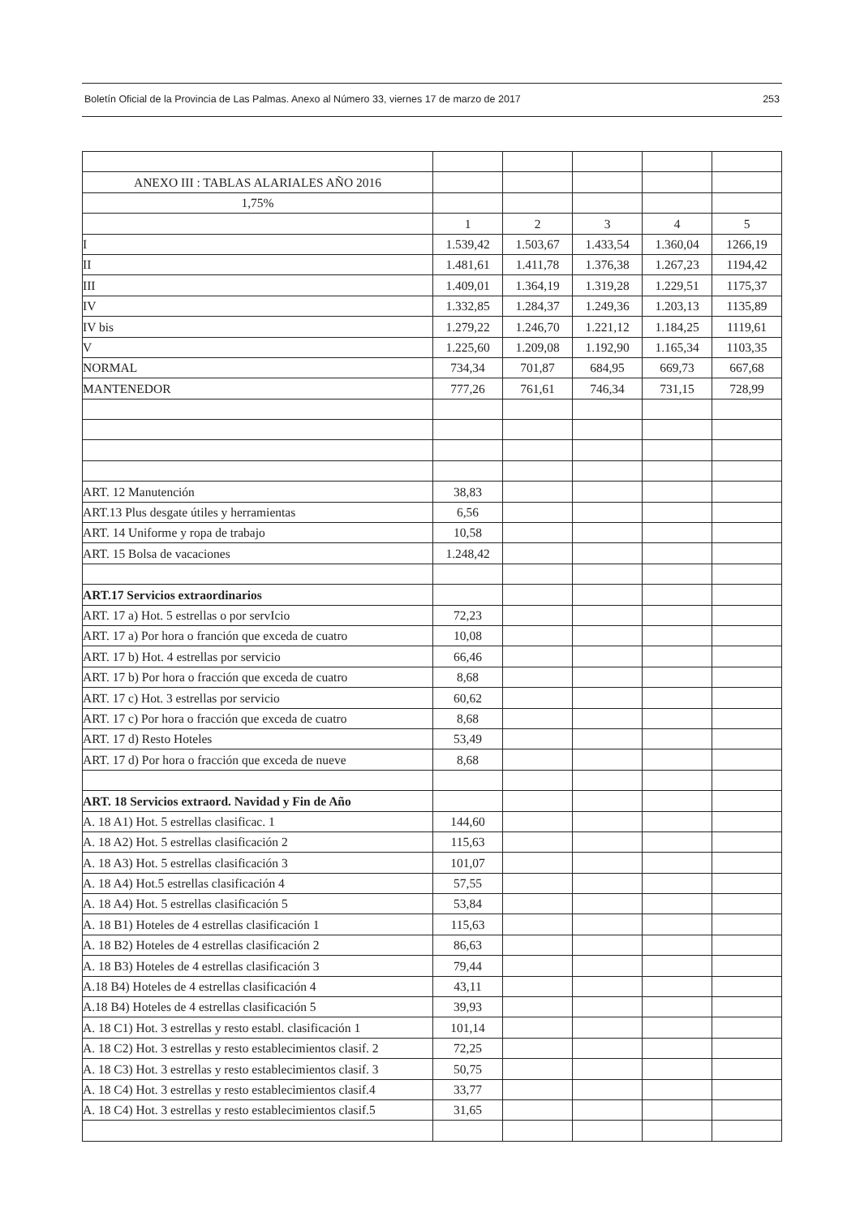Boletín Oficial de la Provincia de Las Palmas. Anexo al Número 33, viernes 17 de marzo de 2017 253
| ANEXO III : TABLAS ALARIALES AÑO 2016 | | | | | |
| 1,75% | | | | | |
| | 1 | 2 | 3 | 4 | 5 |
| I | 1.539,42 | 1.503,67 | 1.433,54 | 1.360,04 | 1266,19 |
| II | 1.481,61 | 1.411,78 | 1.376,38 | 1.267,23 | 1194,42 |
| III | 1.409,01 | 1.364,19 | 1.319,28 | 1.229,51 | 1175,37 |
| IV | 1.332,85 | 1.284,37 | 1.249,36 | 1.203,13 | 1135,89 |
| IV bis | 1.279,22 | 1.246,70 | 1.221,12 | 1.184,25 | 1119,61 |
| V | 1.225,60 | 1.209,08 | 1.192,90 | 1.165,34 | 1103,35 |
| NORMAL | 734,34 | 701,87 | 684,95 | 669,73 | 667,68 |
| MANTENEDOR | 777,26 | 761,61 | 746,34 | 731,15 | 728,99 |
| ART. 12 Manutención | 38,83 | | | | |
| ART.13 Plus desgate útiles y herramientas | 6,56 | | | | |
| ART. 14 Uniforme y ropa de trabajo | 10,58 | | | | |
| ART. 15 Bolsa de vacaciones | 1.248,42 | | | | |
| ART.17 Servicios extraordinarios | | | | | |
| ART. 17 a) Hot. 5 estrellas o por servIcio | 72,23 | | | | |
| ART. 17 a) Por hora o franción que exceda de cuatro | 10,08 | | | | |
| ART. 17 b) Hot. 4 estrellas por servicio | 66,46 | | | | |
| ART. 17 b) Por hora o fracción que exceda de cuatro | 8,68 | | | | |
| ART. 17 c) Hot. 3 estrellas por servicio | 60,62 | | | | |
| ART. 17 c) Por hora o fracción que exceda de cuatro | 8,68 | | | | |
| ART. 17 d) Resto Hoteles | 53,49 | | | | |
| ART. 17 d) Por hora o fracción que exceda de nueve | 8,68 | | | | |
| ART. 18 Servicios extraord. Navidad y Fin de Año | | | | | |
| A. 18 A1) Hot. 5 estrellas clasificac. 1 | 144,60 | | | | |
| A. 18 A2) Hot. 5 estrellas clasificación 2 | 115,63 | | | | |
| A. 18 A3) Hot. 5 estrellas clasificación 3 | 101,07 | | | | |
| A. 18 A4) Hot.5 estrellas clasificación 4 | 57,55 | | | | |
| A. 18 A4) Hot. 5 estrellas clasificación 5 | 53,84 | | | | |
| A. 18 B1) Hoteles de 4 estrellas clasificación 1 | 115,63 | | | | |
| A. 18 B2) Hoteles de 4 estrellas clasificación 2 | 86,63 | | | | |
| A. 18 B3) Hoteles de 4 estrellas clasificación 3 | 79,44 | | | | |
| A.18 B4) Hoteles de 4 estrellas clasificación 4 | 43,11 | | | | |
| A.18 B4) Hoteles de 4 estrellas clasificación 5 | 39,93 | | | | |
| A. 18 C1) Hot. 3 estrellas y resto establ. clasificación 1 | 101,14 | | | | |
| A. 18 C2) Hot. 3 estrellas y resto establecimientos clasif. 2 | 72,25 | | | | |
| A. 18 C3) Hot. 3 estrellas y resto establecimientos clasif. 3 | 50,75 | | | | |
| A. 18 C4) Hot. 3 estrellas y resto establecimientos clasif.4 | 33,77 | | | | |
| A. 18 C4) Hot. 3 estrellas y resto establecimientos clasif.5 | 31,65 | | | | |